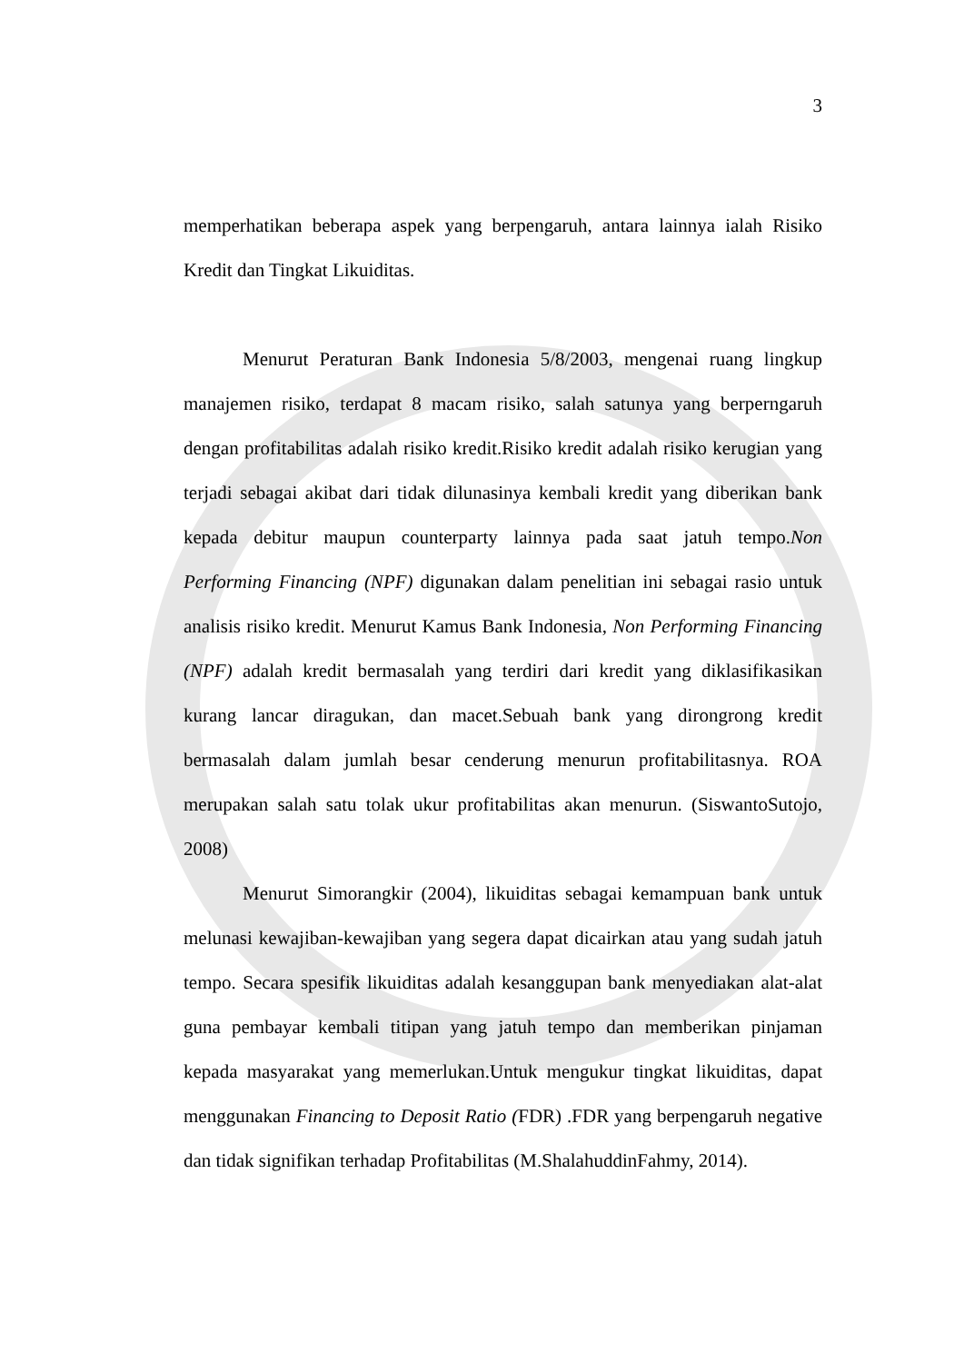3
memperhatikan beberapa aspek yang berpengaruh, antara lainnya ialah Risiko Kredit dan Tingkat Likuiditas.
Menurut Peraturan Bank Indonesia 5/8/2003, mengenai ruang lingkup manajemen risiko, terdapat 8 macam risiko, salah satunya yang berperngaruh dengan profitabilitas adalah risiko kredit.Risiko kredit adalah risiko kerugian yang terjadi sebagai akibat dari tidak dilunasinya kembali kredit yang diberikan bank kepada debitur maupun counterparty lainnya pada saat jatuh tempo.Non Performing Financing (NPF) digunakan dalam penelitian ini sebagai rasio untuk analisis risiko kredit. Menurut Kamus Bank Indonesia, Non Performing Financing (NPF) adalah kredit bermasalah yang terdiri dari kredit yang diklasifikasikan kurang lancar diragukan, dan macet.Sebuah bank yang dirongrong kredit bermasalah dalam jumlah besar cenderung menurun profitabilitasnya. ROA merupakan salah satu tolak ukur profitabilitas akan menurun. (SiswantoSutojo, 2008)
Menurut Simorangkir (2004), likuiditas sebagai kemampuan bank untuk melunasi kewajiban-kewajiban yang segera dapat dicairkan atau yang sudah jatuh tempo. Secara spesifik likuiditas adalah kesanggupan bank menyediakan alat-alat guna pembayar kembali titipan yang jatuh tempo dan memberikan pinjaman kepada masyarakat yang memerlukan.Untuk mengukur tingkat likuiditas, dapat menggunakan Financing to Deposit Ratio (FDR) .FDR yang berpengaruh negative dan tidak signifikan terhadap Profitabilitas (M.ShalahuddinFahmy, 2014).